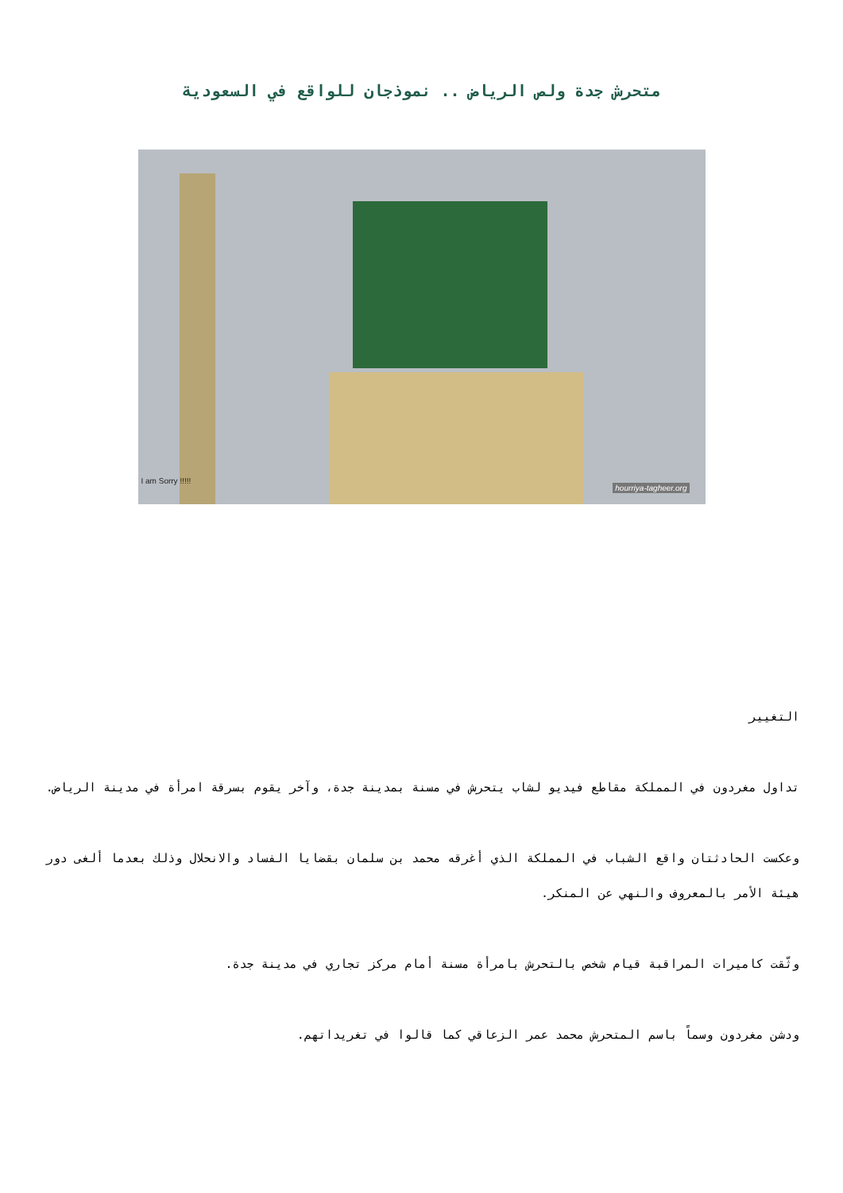متحرش جدة ولص الرياض .. نموذجان للواقع في السعودية
I am Sorry !!!!!
hourriya-tagheer.org
التغيير
تداول مغردون في المملكة مقاطع فيديو لشاب يتحرش في مسنة بمدينة جدة، وآخر يقوم بسرقة امرأة في مدينة الرياض.
وعكست الحادثتان واقع الشباب في المملكة الذي أغرقه محمد بن سلمان بقضايا الفساد والانحلال وذلك بعدما ألغى دور هيئة الأمر بالمعروف والنهي عن المنكر.
وثّقت كاميرات المراقبة قيام شخص بالتحرش بامرأة مسنة أمام مركز تجاري في مدينة جدة.
ودشن مغردون وسماً باسم المتحرش محمد عمر الزعاقي كما قالوا في تغريداتهم.